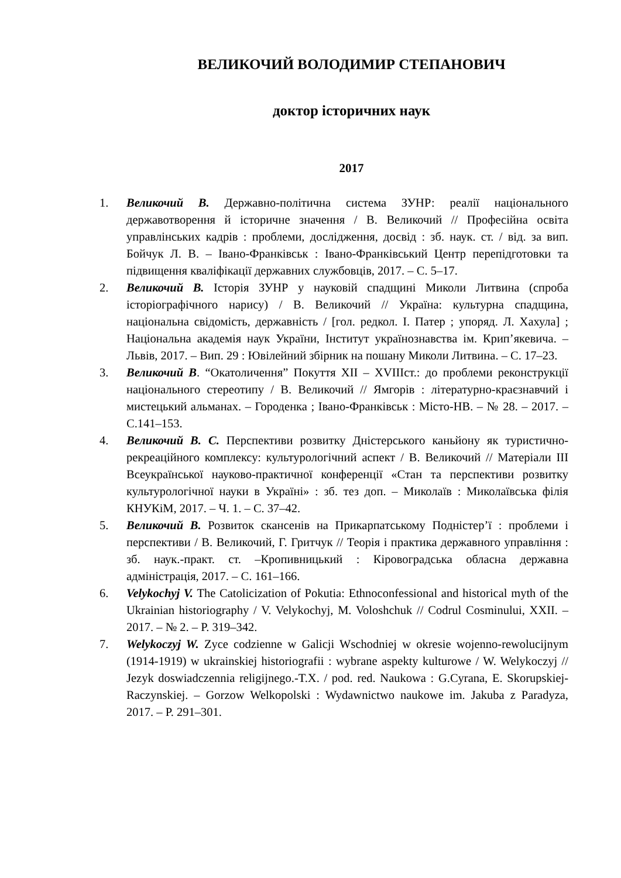ВЕЛИКОЧИЙ ВОЛОДИМИР СТЕПАНОВИЧ
доктор історичних наук
2017
1. Великочий В. Державно-політична система ЗУНР: реалії національного державотворення й історичне значення / В. Великочий // Професійна освіта управлінських кадрів : проблеми, дослідження, досвід : зб. наук. ст. / від. за вип. Бойчук Л. В. – Івано-Франківськ : Івано-Франківський Центр перепідготовки та підвищення кваліфікації державних службовців, 2017. – С. 5–17.
2. Великочий В. Історія ЗУНР у науковій спадщині Миколи Литвина (спроба історіографічного нарису) / В. Великочий // Україна: культурна спадщина, національна свідомість, державність / [гол. редкол. І. Патер ; упоряд. Л. Хахула] ; Національна академія наук України, Інститут українознавства ім. Крип’якевича. – Львів, 2017. – Вип. 29 : Ювілейний збірник на пошану Миколи Литвина. – С. 17–23.
3. Великочий В. “Окатоличення” Покуття XII – XVIIIст.: до проблеми реконструкції національного стереотипу / В. Великочий // Ямгорів : літературно-краєзнавчий і мистецький альманах. – Городенка ; Івано-Франківськ : Місто-НВ. – № 28. – 2017. – С.141–153.
4. Великочий В. С. Перспективи розвитку Дністерського каньйону як туристично-рекреаційного комплексу: культурологічний аспект / В. Великочий // Матеріали ІІІ Всеукраїнської науково-практичної конференції «Стан та перспективи розвитку культурологічної науки в Україні» : зб. тез доп. – Миколаїв : Миколаївська філія КНУКіМ, 2017. – Ч. 1. – С. 37–42.
5. Великочий В. Розвиток скансенів на Прикарпатському Подністер’ї : проблеми і перспективи / В. Великочий, Г. Гритчук // Теорія і практика державного управління : зб. наук.-практ. ст. –Кропивницький : Кіровоградська обласна державна адміністрація, 2017. – С. 161–166.
6. Velykochyj V. The Catolicization of Pokutia: Ethnoconfessional and historical myth of the Ukrainian historiography / V. Velykochyj, M. Voloshchuk // Codrul Cosminului, XXII. – 2017. – № 2. – P. 319–342.
7. Welykoczyj W. Zyce codzienne w Galicji Wschodniej w okresie wojenno-rewolucijnym (1914-1919) w ukrainskiej historiografii : wybrane aspekty kulturowe / W. Welykoczyj // Jezyk doswiadczennia religijnego.-T.X. / pod. red. Naukowa : G.Cyrana, E. Skorupskiej-Raczynskiej. – Gorzow Welkopolski : Wydawnictwo naukowe im. Jakuba z Paradyza, 2017. – P. 291–301.